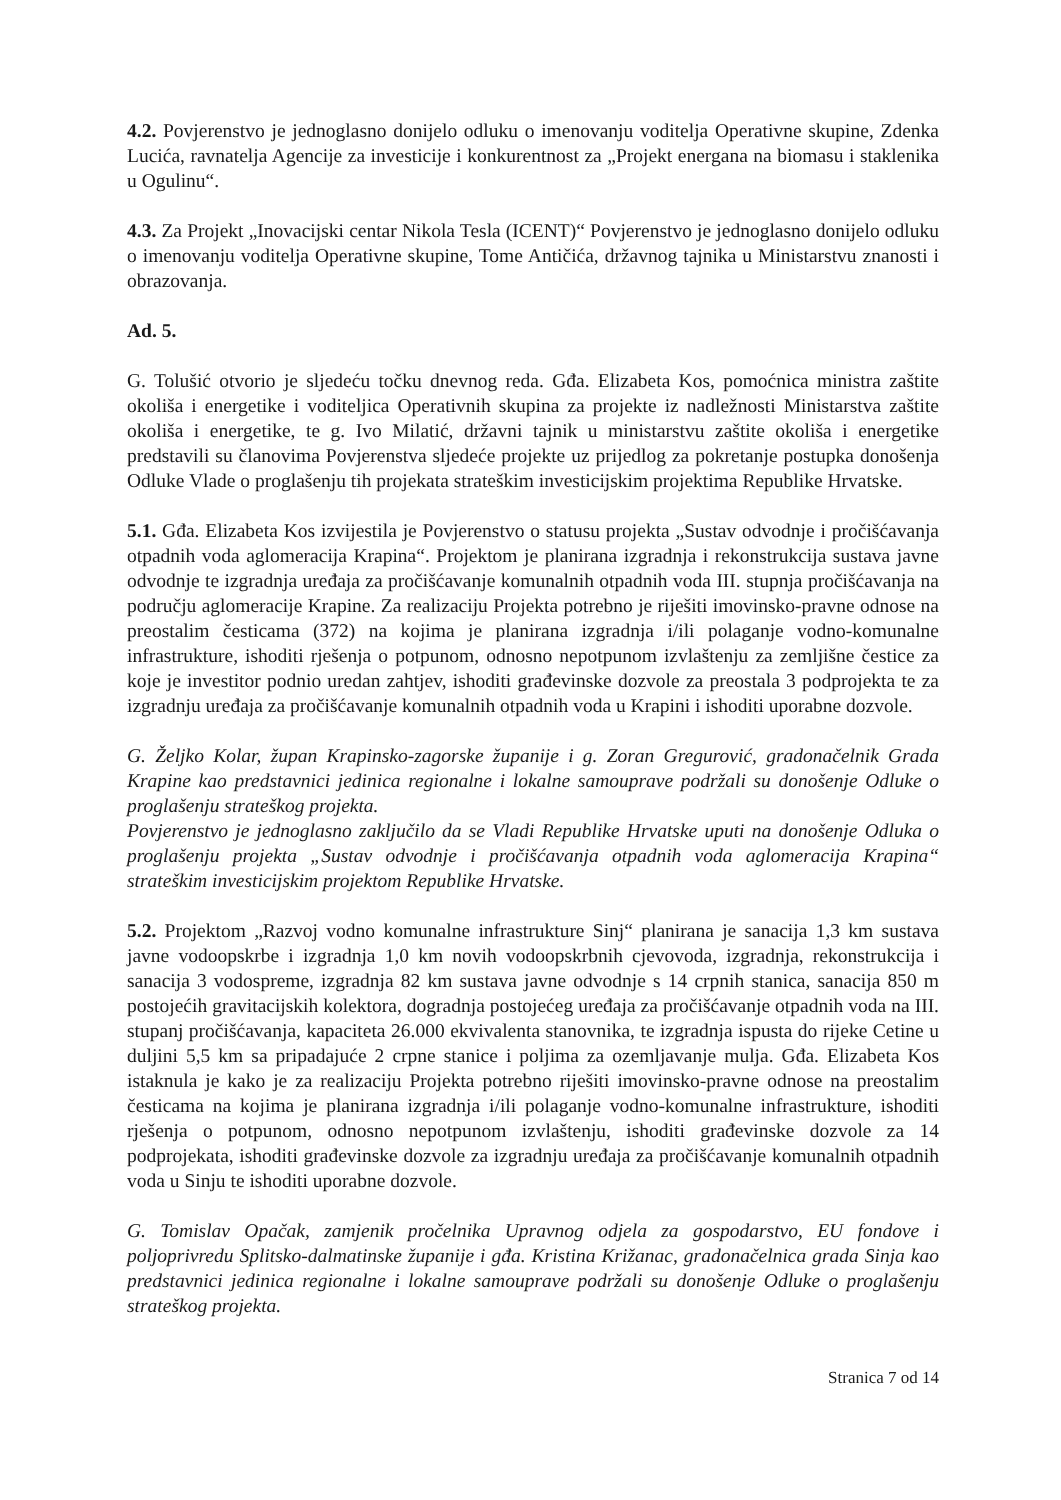4.2. Povjerenstvo je jednoglasno donijelo odluku o imenovanju voditelja Operativne skupine, Zdenka Lucića, ravnatelja Agencije za investicije i konkurentnost za „Projekt energana na biomasu i staklenika u Ogulinu“.
4.3. Za Projekt „Inovacijski centar Nikola Tesla (ICENT)“ Povjerenstvo je jednoglasno donijelo odluku o imenovanju voditelja Operativne skupine, Tome Antičića, državnog tajnika u Ministarstvu znanosti i obrazovanja.
Ad. 5.
G. Tolušić otvorio je sljedeću točku dnevnog reda. Gđa. Elizabeta Kos, pomoćnica ministra zaštite okoliša i energetike i voditeljica Operativnih skupina za projekte iz nadležnosti Ministarstva zaštite okoliša i energetike, te g. Ivo Milatić, državni tajnik u ministarstvu zaštite okoliša i energetike predstavili su članovima Povjerenstva sljedeće projekte uz prijedlog za pokretanje postupka donošenja Odluke Vlade o proglašenju tih projekata strateškim investicijskim projektima Republike Hrvatske.
5.1. Gđa. Elizabeta Kos izvijestila je Povjerenstvo o statusu projekta „Sustav odvodnje i pročišćavanja otpadnih voda aglomeracija Krapina“. Projektom je planirana izgradnja i rekonstrukcija sustava javne odvodnje te izgradnja uređaja za pročišćavanje komunalnih otpadnih voda III. stupnja pročišćavanja na području aglomeracije Krapine. Za realizaciju Projekta potrebno je riješiti imovinsko-pravne odnose na preostalim česticama (372) na kojima je planirana izgradnja i/ili polaganje vodno-komunalne infrastrukture, ishoditi rješenja o potpunom, odnosno nepotpunom izvlaštenju za zemljišne čestice za koje je investitor podnio uredan zahtjev, ishoditi građevinske dozvole za preostala 3 podprojekta te za izgradnju uređaja za pročišćavanje komunalnih otpadnih voda u Krapini i ishoditi uporabne dozvole.
G. Željko Kolar, župan Krapinsko-zagorske županije i g. Zoran Gregurović, gradonačelnik Grada Krapine kao predstavnici jedinica regionalne i lokalne samouprave podržali su donošenje Odluke o proglašenju strateškog projekta.
Povjerenstvo je jednoglasno zaključilo da se Vladi Republike Hrvatske uputi na donošenje Odluka o proglašenju projekta „Sustav odvodnje i pročišćavanja otpadnih voda aglomeracija Krapina“ strateškim investicijskim projektom Republike Hrvatske.
5.2. Projektom „Razvoj vodno komunalne infrastrukture Sinj“ planirana je sanacija 1,3 km sustava javne vodoopskrbe i izgradnja 1,0 km novih vodoopskrbnih cjevovoda, izgradnja, rekonstrukcija i sanacija 3 vodospreme, izgradnja 82 km sustava javne odvodnje s 14 crpnih stanica, sanacija 850 m postojećih gravitacijskih kolektora, dogradnja postojećeg uređaja za pročišćavanje otpadnih voda na III. stupanj pročišćavanja, kapaciteta 26.000 ekvivalenta stanovnika, te izgradnja ispusta do rijeke Cetine u duljini 5,5 km sa pripadajuće 2 crpne stanice i poljima za ozemljavanje mulja. Gđa. Elizabeta Kos istaknula je kako je za realizaciju Projekta potrebno riješiti imovinsko-pravne odnose na preostalim česticama na kojima je planirana izgradnja i/ili polaganje vodno-komunalne infrastrukture, ishoditi rješenja o potpunom, odnosno nepotpunom izvlaštenju, ishoditi građevinske dozvole za 14 podprojekata, ishoditi građevinske dozvole za izgradnju uređaja za pročišćavanje komunalnih otpadnih voda u Sinju te ishoditi uporabne dozvole.
G. Tomislav Opačak, zamjenik pročelnika Upravnog odjela za gospodarstvo, EU fondove i poljoprivredu Splitsko-dalmatinske županije i gđa. Kristina Križanac, gradonačelnica grada Sinja kao predstavnici jedinica regionalne i lokalne samouprave podržali su donošenje Odluke o proglašenju strateškog projekta.
Stranica 7 od 14